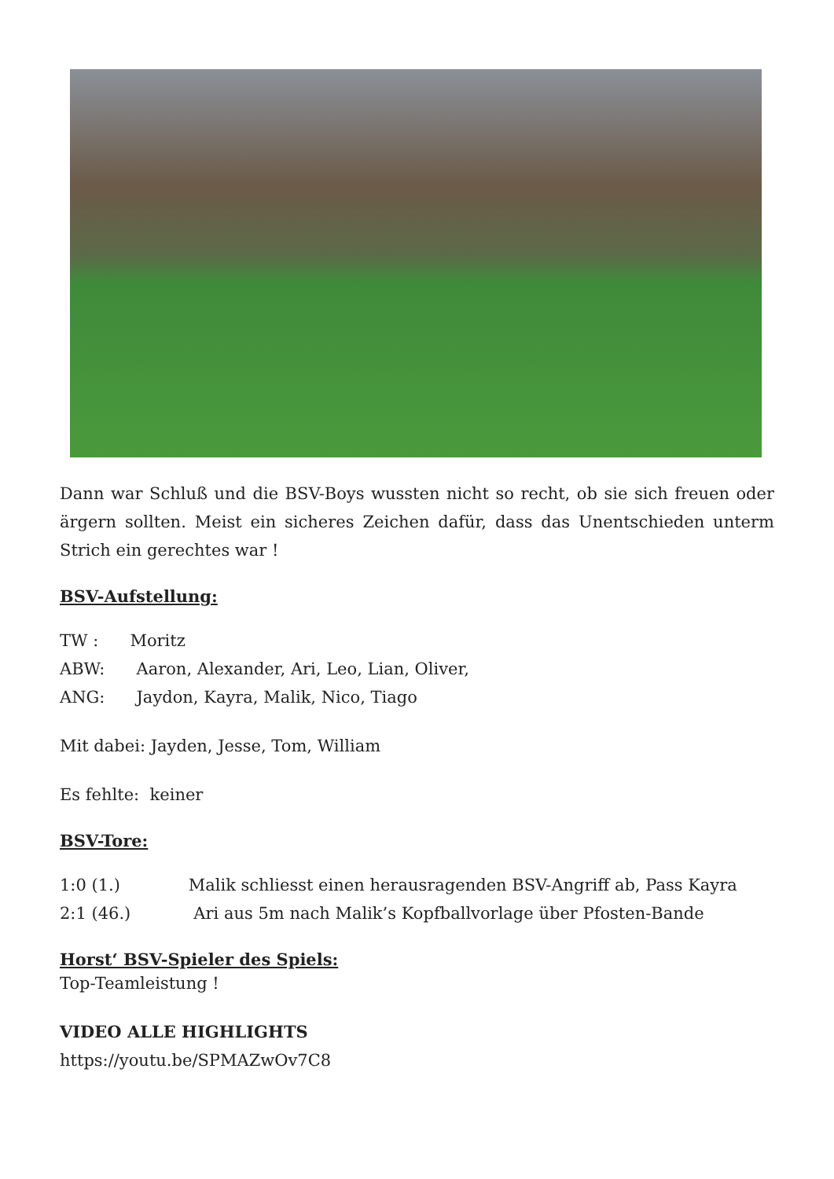Dann war Schluß und die BSV-Boys wussten nicht so recht, ob sie sich freuen oder ärgern sollten. Meist ein sicheres Zeichen dafür, dass das Unentschieden unterm Strich ein gerechtes war !
BSV-Aufstellung:
TW : Moritz
ABW: Aaron, Alexander, Ari, Leo, Lian, Oliver,
ANG: Jaydon, Kayra, Malik, Nico, Tiago
Mit dabei: Jayden, Jesse, Tom, William
Es fehlte: keiner
BSV-Tore:
1:0 (1.) Malik schliesst einen herausragenden BSV-Angriff ab, Pass Kayra
2:1 (46.) Ari aus 5m nach Malik’s Kopfballvorlage über Pfosten-Bande
Horst‘ BSV-Spieler des Spiels:
Top-Teamleistung !
VIDEO ALLE HIGHLIGHTS
https://youtu.be/SPMAZwOv7C8